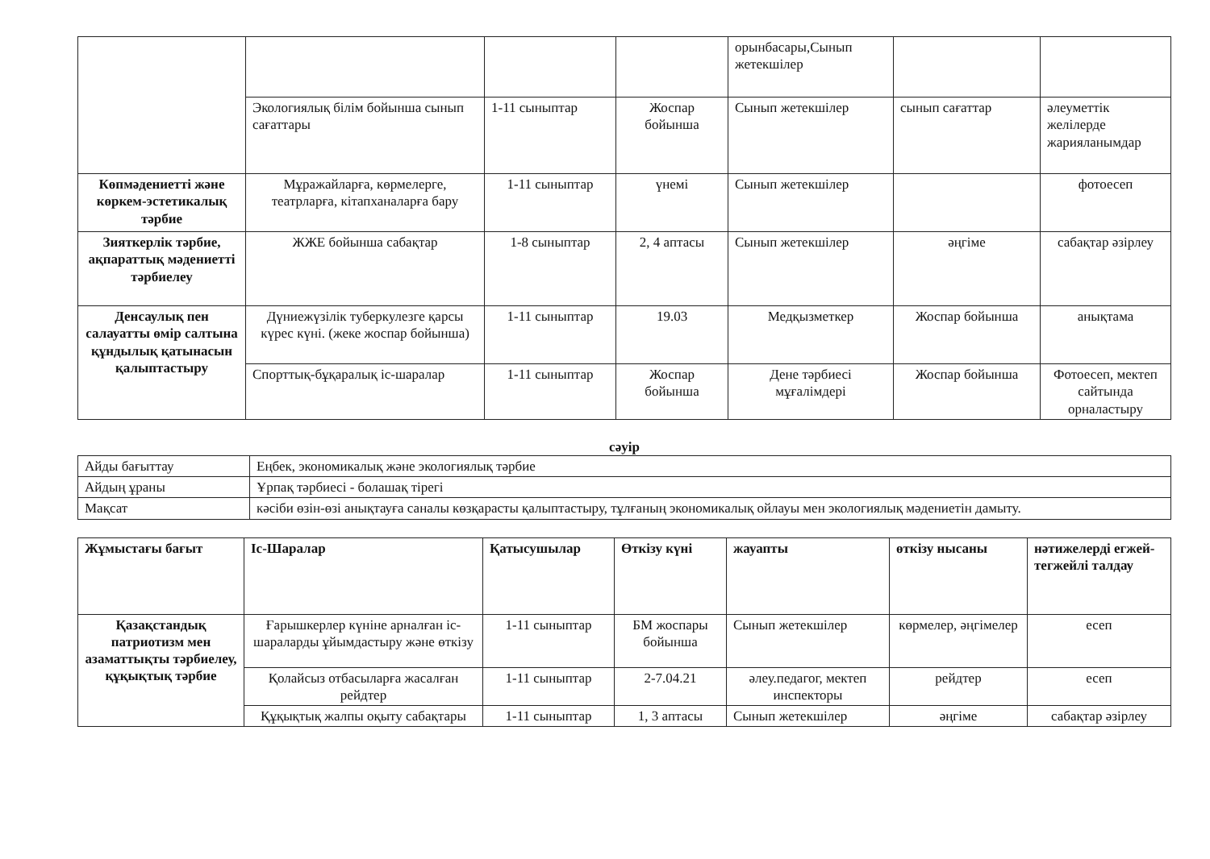| | | | | орынбасары,Сынып жетекшілер | | |
| | Экологиялық білім бойынша сынып сағаттары | 1-11 сыныптар | Жоспар бойынша | Сынып жетекшілер | сынып сағаттар | әлеуметтік желілерде жарияланымдар |
| Көпмәдениетті және көркем-эстетикалық тәрбие | Мұражайларға, көрмелерге, театрларға, кітапханаларға бару | 1-11 сыныптар | үнемі | Сынып жетекшілер | | фотоесеп |
| Зияткерлік тәрбие, ақпараттық мәдениетті тәрбиелеу | ЖЖЕ бойынша сабақтар | 1-8 сыныптар | 2, 4 аптасы | Сынып жетекшілер | әңгіме | сабақтар әзірлеу |
| Денсаулық пен салауатты өмір салтына құндылық қатынасын қалыптастыру | Дүниежүзілік туберкулезге қарсы күрес күні. (жеке жоспар бойынша) | 1-11 сыныптар | 19.03 | Медқызметкер | Жоспар бойынша | анықтама |
| | Спорттық-бұқаралық іс-шаралар | 1-11 сыныптар | Жоспар бойынша | Дене тәрбиесі мұғалімдері | Жоспар бойынша | Фотоесеп, мектеп сайтында орналастыру |
сәуір
| Айды бағыттау | Еңбек, экономикалық және экологиялық тәрбие |
| Айдың ұраны | Ұрпақ тәрбиесі - болашақ тірегі |
| Мақсат | кәсіби өзін-өзі анықтауға саналы көзқарасты қалыптастыру, тұлғаның экономикалық ойлауы мен экологиялық мәдениетін дамыту. |
| Жұмыстағы бағыт | Іс-Шаралар | Қатысушылар | Өткізу күні | жауапты | өткізу нысаны | нәтижелерді егжей-тегжейлі талдау |
| --- | --- | --- | --- | --- | --- | --- |
| Қазақстандық патриотизм мен азаматтықты тәрбиелеу, құқықтық тәрбие | Ғарышкерлер күніне арналған іс-шараларды ұйымдастыру және өткізу | 1-11 сыныптар | БМ жоспары бойынша | Сынып жетекшілер | көрмелер, әңгімелер | есеп |
| | Қолайсыз отбасыларға жасалған рейдтер | 1-11 сыныптар | 2-7.04.21 | әлеу.педагог, мектеп инспекторы | рейдтер | есеп |
| | Құқықтық жалпы оқыту сабақтары | 1-11 сыныптар | 1, 3 аптасы | Сынып жетекшілер | әңгіме | сабақтар әзірлеу |